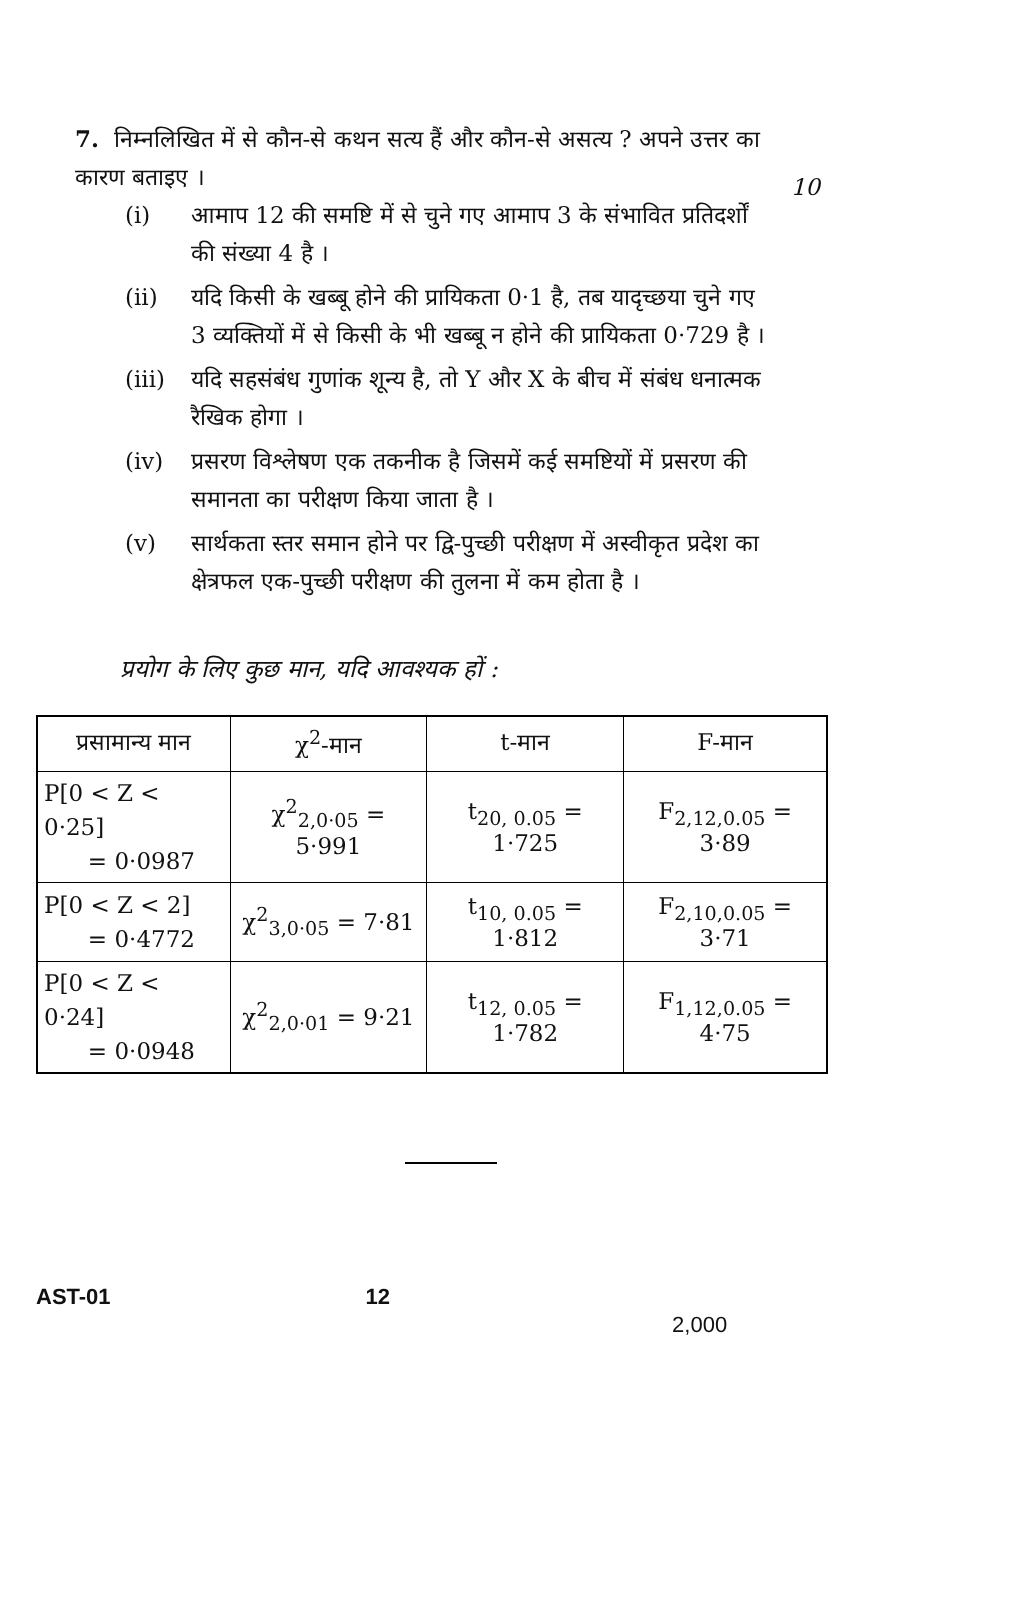7. निम्नलिखित में से कौन-से कथन सत्य हैं और कौन-से असत्य ? अपने उत्तर का कारण बताइए ।
10
(i) आमाप 12 की समष्टि में से चुने गए आमाप 3 के संभावित प्रतिदर्शों की संख्या 4 है ।
(ii) यदि किसी के खब्बू होने की प्रायिकता 0·1 है, तब यादृच्छया चुने गए 3 व्यक्तियों में से किसी के भी खब्बू न होने की प्रायिकता 0·729 है ।
(iii) यदि सहसंबंध गुणांक शून्य है, तो Y और X के बीच में संबंध धनात्मक रैखिक होगा ।
(iv) प्रसरण विश्लेषण एक तकनीक है जिसमें कई समष्टियों में प्रसरण की समानता का परीक्षण किया जाता है ।
(v) सार्थकता स्तर समान होने पर द्वि-पुच्छी परीक्षण में अस्वीकृत प्रदेश का क्षेत्रफल एक-पुच्छी परीक्षण की तुलना में कम होता है ।
प्रयोग के लिए कुछ मान, यदि आवश्यक हों :
| प्रसामान्य मान | χ<sup>2</sup>-मान | t-मान | F-मान |
| --- | --- | --- | --- |
| P[0 < Z < 0·25] = 0·0987 | χ<sup>2</sup><sub>2,0·05</sub> = 5·991 | t<sub>20, 0.05</sub> = 1·725 | F<sub>2,12,0.05</sub> = 3·89 |
| P[0 < Z < 2] = 0·4772 | χ<sup>2</sup><sub>3,0·05</sub> = 7·81 | t<sub>10, 0.05</sub> = 1·812 | F<sub>2,10,0.05</sub> = 3·71 |
| P[0 < Z < 0·24] = 0·0948 | χ<sup>2</sup><sub>2,0·01</sub> = 9·21 | t<sub>12, 0.05</sub> = 1·782 | F<sub>1,12,0.05</sub> = 4·75 |
AST-01 12 2,000